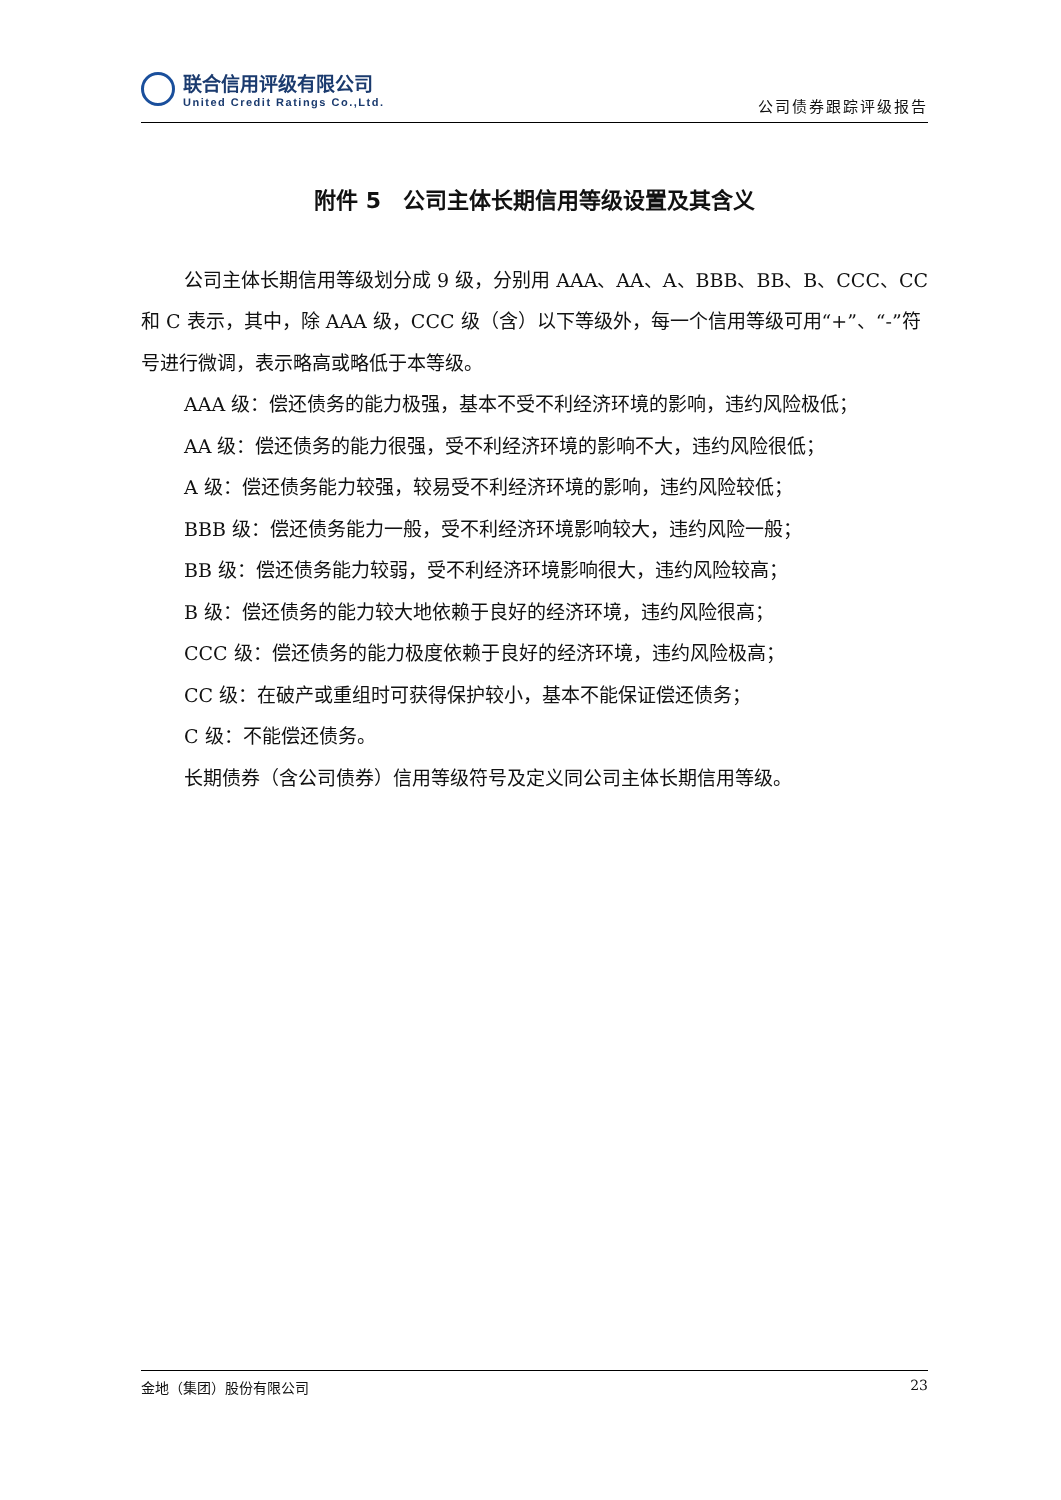联合信用评级有限公司
United Credit Ratings Co.,Ltd.
公司债券跟踪评级报告
附件 5　公司主体长期信用等级设置及其含义
公司主体长期信用等级划分成 9 级，分别用 AAA、AA、A、BBB、BB、B、CCC、CC 和 C 表示，其中，除 AAA 级，CCC 级（含）以下等级外，每一个信用等级可用“+”、“-”符号进行微调，表示略高或略低于本等级。
AAA 级：偿还债务的能力极强，基本不受不利经济环境的影响，违约风险极低；
AA 级：偿还债务的能力很强，受不利经济环境的影响不大，违约风险很低；
A 级：偿还债务能力较强，较易受不利经济环境的影响，违约风险较低；
BBB 级：偿还债务能力一般，受不利经济环境影响较大，违约风险一般；
BB 级：偿还债务能力较弱，受不利经济环境影响很大，违约风险较高；
B 级：偿还债务的能力较大地依赖于良好的经济环境，违约风险很高；
CCC 级：偿还债务的能力极度依赖于良好的经济环境，违约风险极高；
CC 级：在破产或重组时可获得保护较小，基本不能保证偿还债务；
C 级：不能偿还债务。
长期债券（含公司债券）信用等级符号及定义同公司主体长期信用等级。
金地（集团）股份有限公司 23